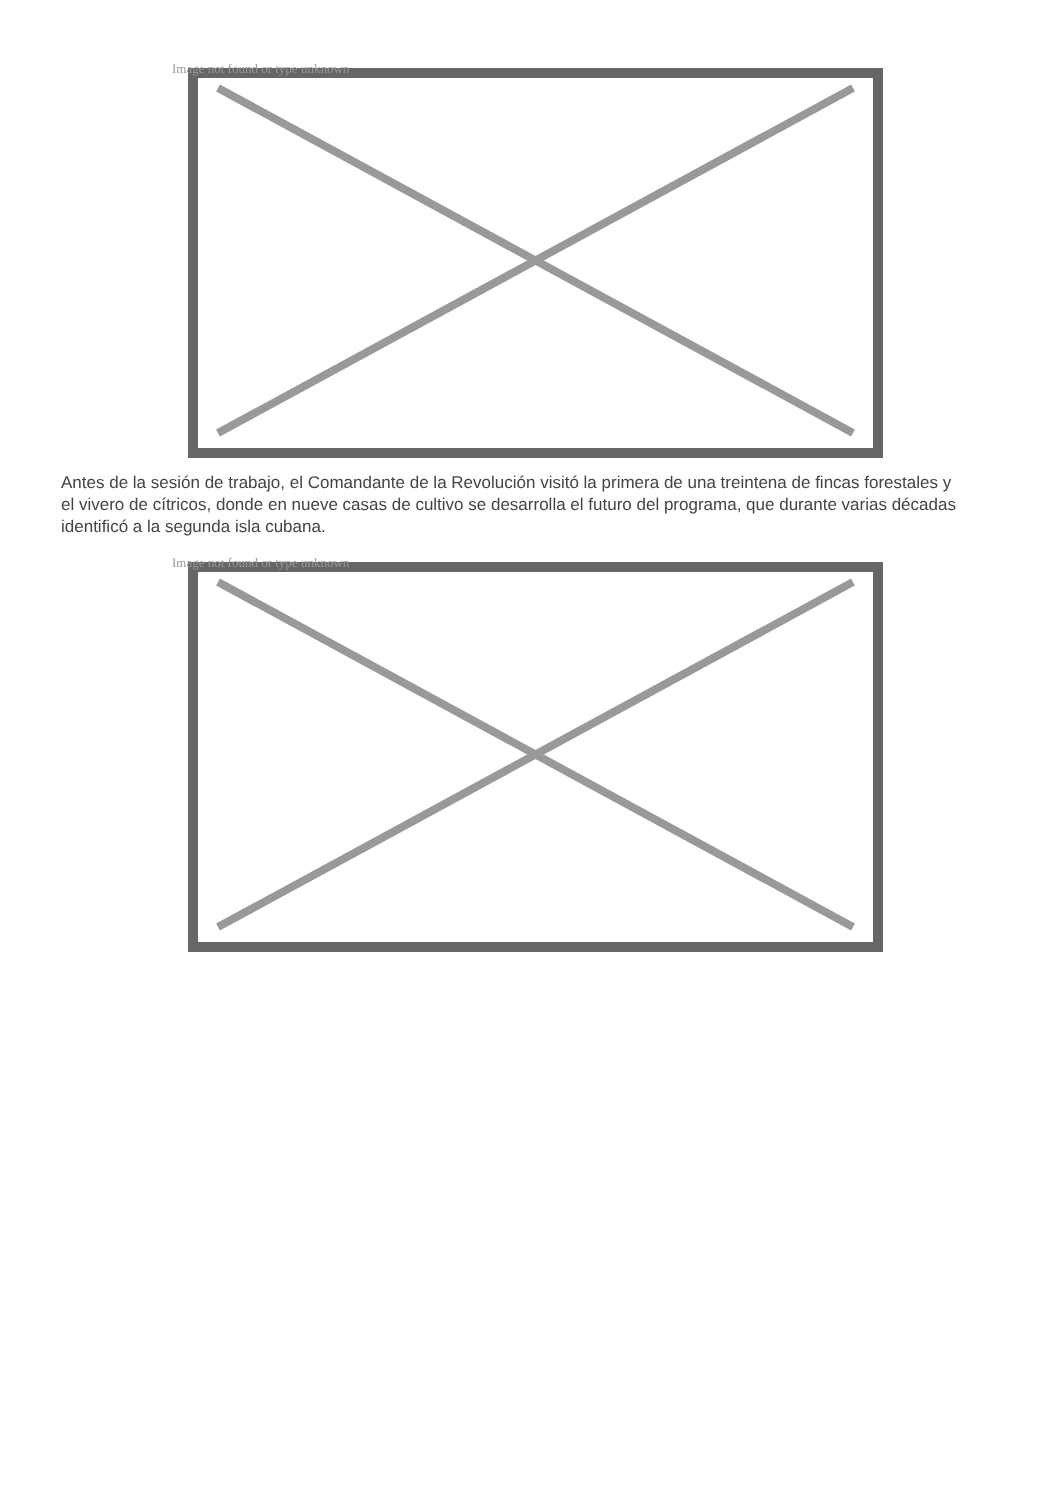Image not found or type unknown
Antes de la sesión de trabajo, el Comandante de la Revolución visitó la primera de una treintena de fincas forestales y el vivero de cítricos, donde en nueve casas de cultivo se desarrolla el futuro del programa, que durante varias décadas identificó a la segunda isla cubana.
Image not found or type unknown